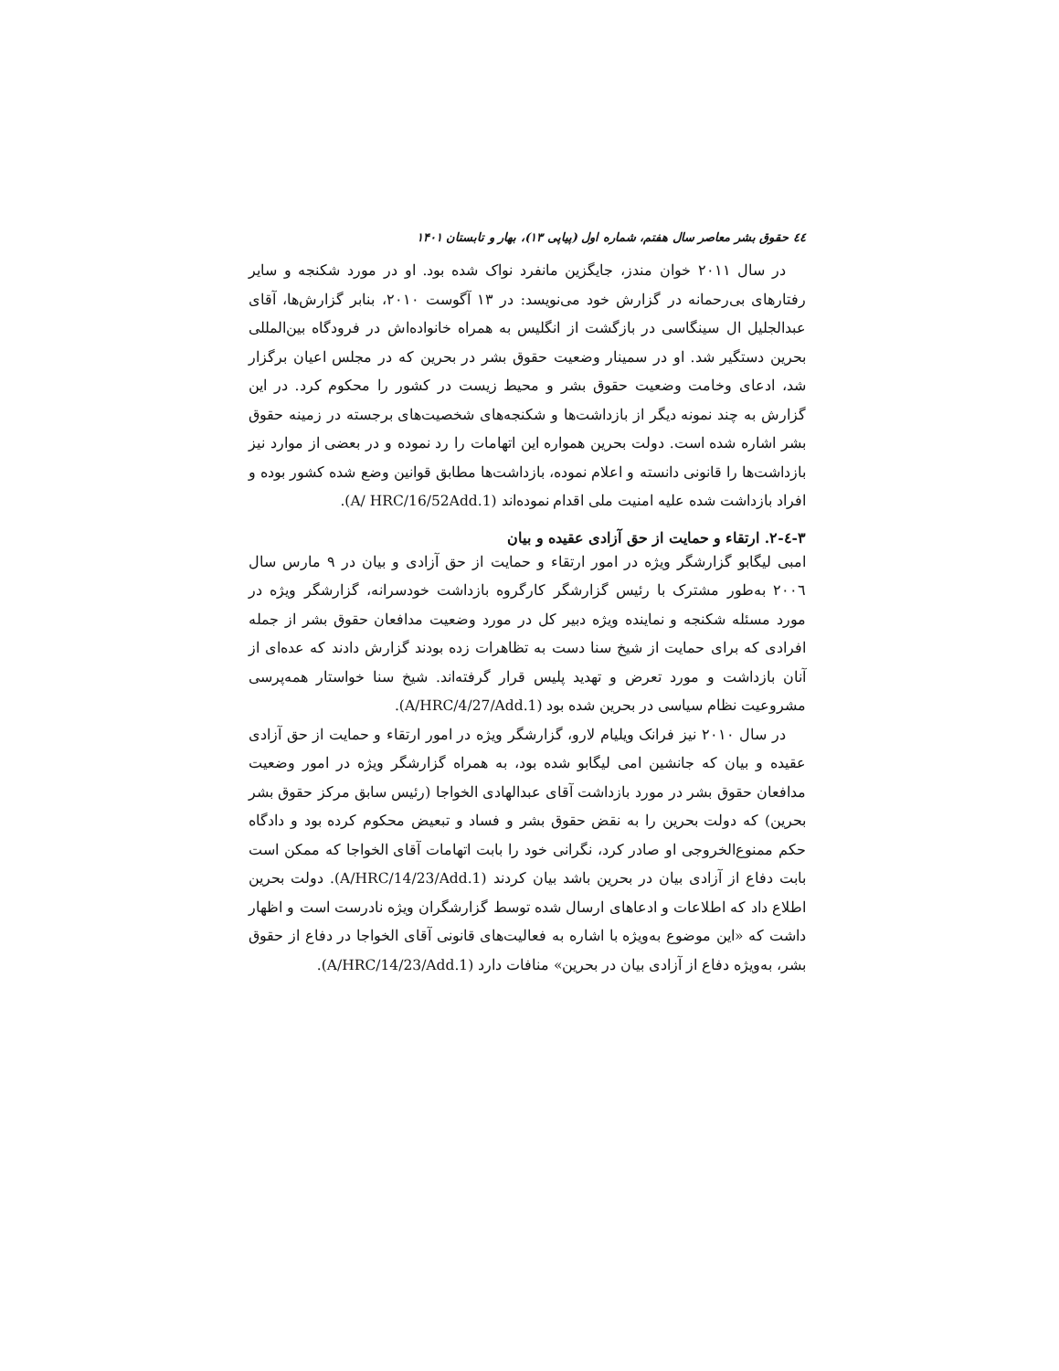٤٤ حقوق بشر معاصر سال هفتم، شماره اول (پیاپی ۱۳)، بهار و تابستان ۱۴۰۱
در سال ۲۰۱۱ خوان مندز، جایگزین مانفرد نواک شده بود. او در مورد شکنجه و سایر رفتارهای بی‌رحمانه در گزارش خود می‌نویسد: در ۱۳ آگوست ۲۰۱۰، بنابر گزارش‌ها، آقای عبدالجلیل ال سینگاسی در بازگشت از انگلیس به همراه خانواده‌اش در فرودگاه بین‌المللی بحرین دستگیر شد. او در سمینار وضعیت حقوق بشر در بحرین که در مجلس اعیان برگزار شد، ادعای وخامت وضعیت حقوق بشر و محیط زیست در کشور را محکوم کرد. در این گزارش به چند نمونه دیگر از بازداشت‌ها و شکنجه‌های شخصیت‌های برجسته در زمینه حقوق بشر اشاره شده است. دولت بحرین همواره این اتهامات را رد نموده و در بعضی از موارد نیز بازداشت‌ها را قانونی دانسته و اعلام نموده، بازداشت‌ها مطابق قوانین وضع شده کشور بوده و افراد بازداشت شده علیه امنیت ملی اقدام نموده‌اند (A/ HRC/16/52Add.1).
۳-٤-۲. ارتقاء و حمایت از حق آزادی عقیده و بیان
امبی لیگابو گزارشگر ویژه در امور ارتقاء و حمایت از حق آزادی و بیان در ۹ مارس سال ۲۰۰٦ به‌طور مشترک با رئیس گزارشگر کارگروه بازداشت خودسرانه، گزارشگر ویژه در مورد مسئله شکنجه و نماینده ویژه دبیر کل در مورد وضعیت مدافعان حقوق بشر از جمله افرادی که برای حمایت از شیخ سنا دست به تظاهرات زده بودند گزارش دادند که عده‌ای از آنان بازداشت و مورد تعرض و تهدید پلیس قرار گرفته‌اند. شیخ سنا خواستار همه‌پرسی مشروعیت نظام سیاسی در بحرین شده بود (A/HRC/4/27/Add.1).
در سال ۲۰۱۰ نیز فرانک ویلیام لارو، گزارشگر ویژه در امور ارتقاء و حمایت از حق آزادی عقیده و بیان که جانشین امی لیگابو شده بود، به همراه گزارشگر ویژه در امور وضعیت مدافعان حقوق بشر در مورد بازداشت آقای عبدالهادی الخواجا (رئیس سابق مرکز حقوق بشر بحرین) که دولت بحرین را به نقض حقوق بشر و فساد و تبعیض محکوم کرده بود و دادگاه حکم ممنوع‌الخروجی او صادر کرد، نگرانی خود را بابت اتهامات آقای الخواجا که ممکن است بابت دفاع از آزادی بیان در بحرین باشد بیان کردند (A/HRC/14/23/Add.1). دولت بحرین اطلاع داد که اطلاعات و ادعاهای ارسال شده توسط گزارشگران ویژه نادرست است و اظهار داشت که «این موضوع به‌ویژه با اشاره به فعالیت‌های قانونی آقای الخواجا در دفاع از حقوق بشر، به‌ویژه دفاع از آزادی بیان در بحرین» منافات دارد (A/HRC/14/23/Add.1).